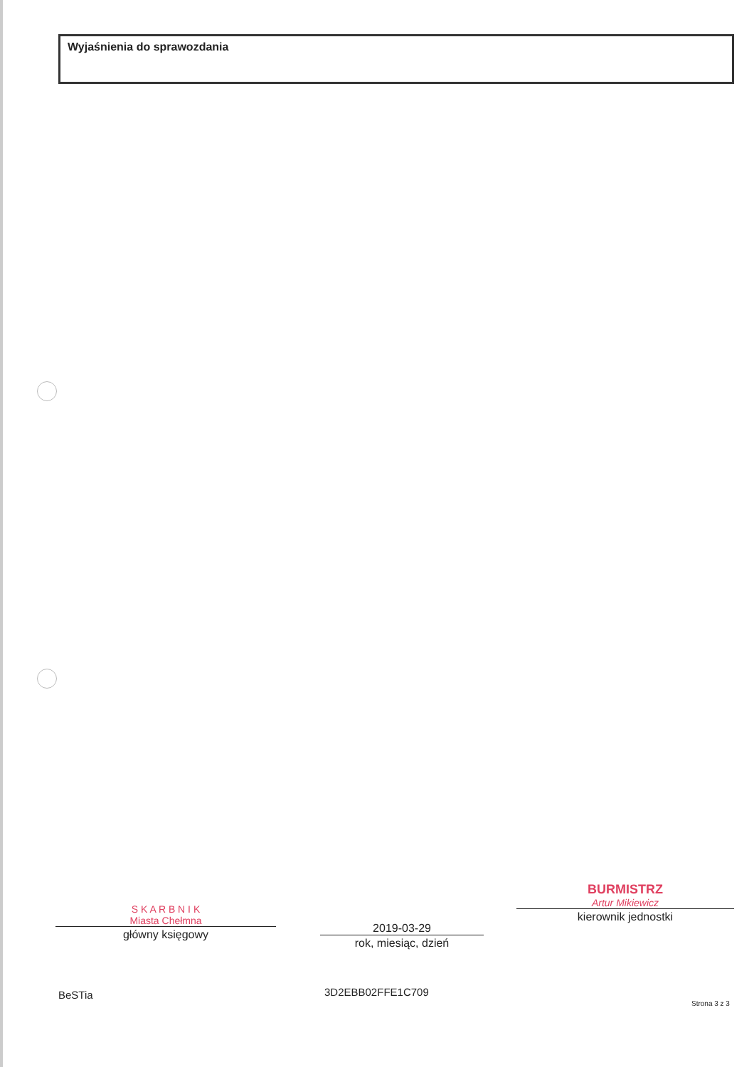Wyjaśnienia do sprawozdania
S K A R B N I K
Miasta Chełmna
główny księgowy
2019-03-29
rok, miesiąc, dzień
BURMISTRZ
Artur Mikiewicz
kierownik jednostki
BeSTia 3D2EBB02FFE1C709
Strona 3 z 3